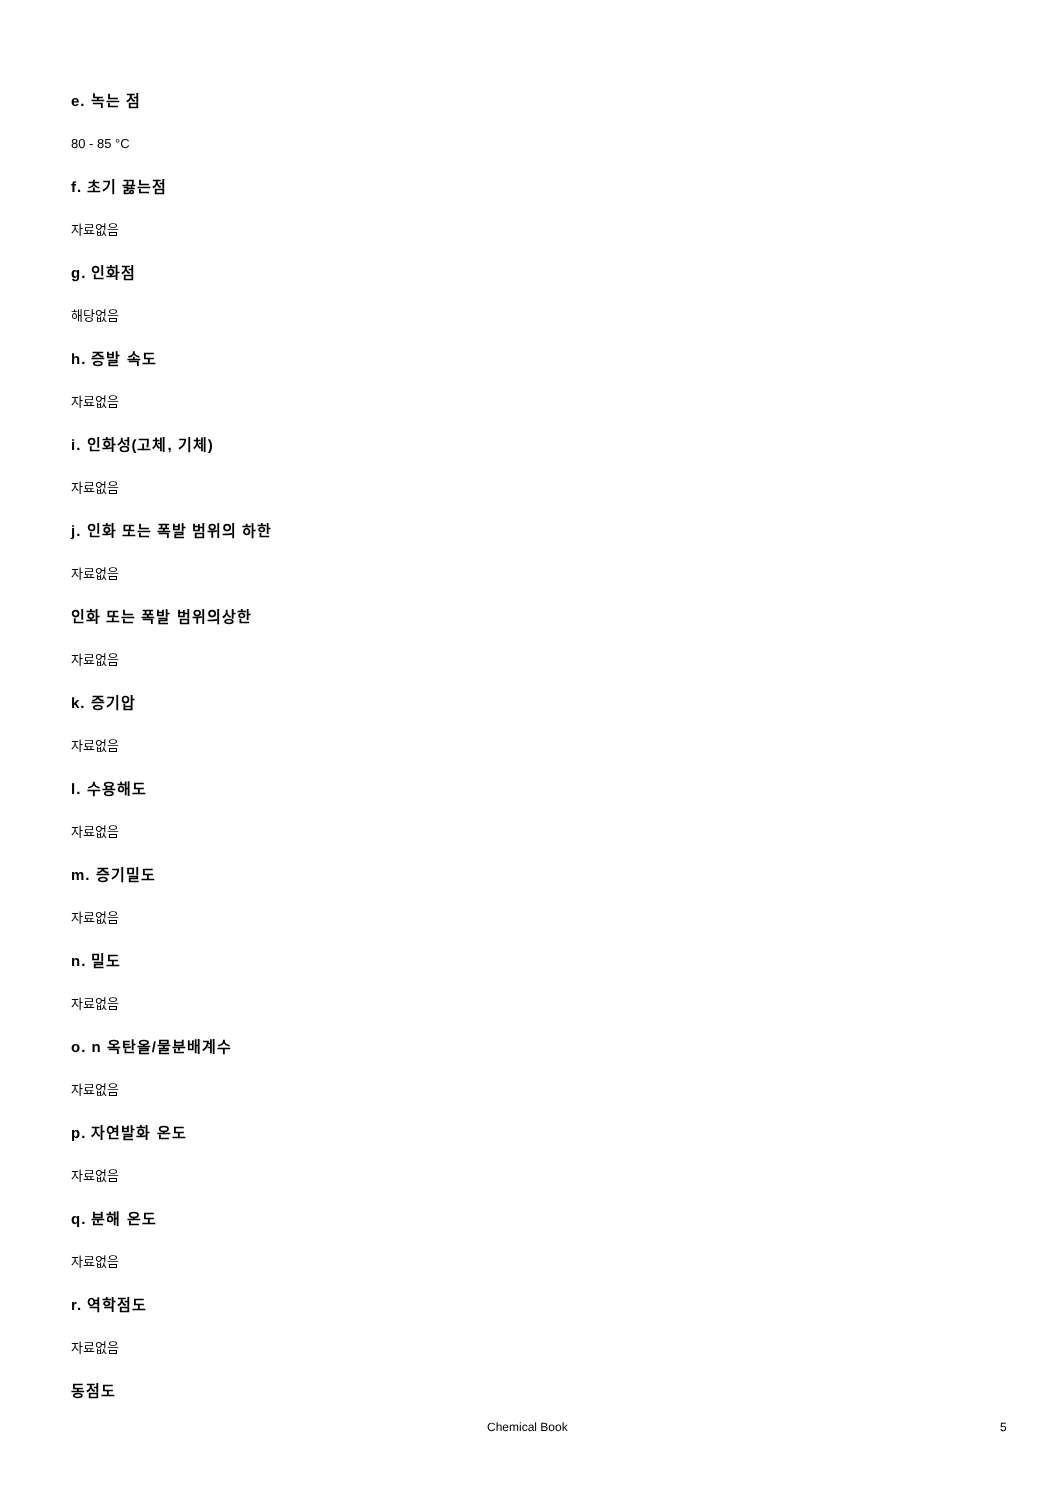e. 녹는 점
80 - 85 °C
f. 초기 끓는점
자료없음
g. 인화점
해당없음
h. 증발 속도
자료없음
i. 인화성(고체, 기체)
자료없음
j. 인화 또는 폭발 범위의 하한
자료없음
인화 또는 폭발 범위의상한
자료없음
k. 증기압
자료없음
l. 수용해도
자료없음
m. 증기밀도
자료없음
n. 밀도
자료없음
o. n 옥탄올/물분배계수
자료없음
p. 자연발화 온도
자료없음
q. 분해 온도
자료없음
r. 역학점도
자료없음
동점도
Chemical Book 5